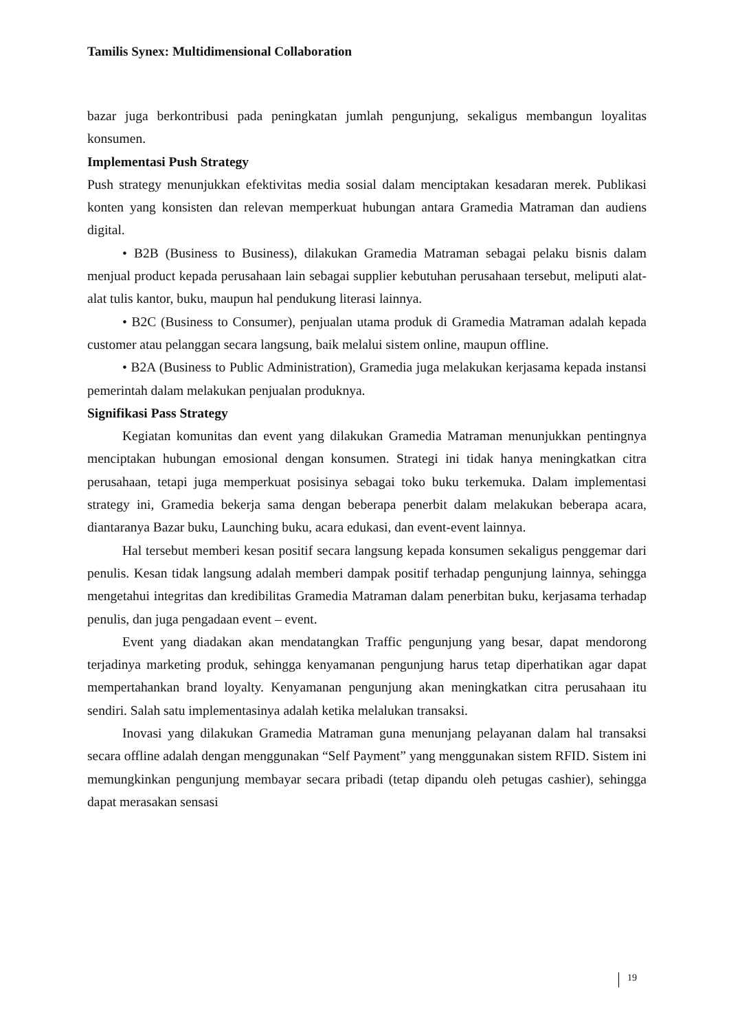Tamilis Synex: Multidimensional Collaboration
bazar juga berkontribusi pada peningkatan jumlah pengunjung, sekaligus membangun loyalitas konsumen.
Implementasi Push Strategy
Push strategy menunjukkan efektivitas media sosial dalam menciptakan kesadaran merek. Publikasi konten yang konsisten dan relevan memperkuat hubungan antara Gramedia Matraman dan audiens digital.
• B2B (Business to Business), dilakukan Gramedia Matraman sebagai pelaku bisnis dalam menjual product kepada perusahaan lain sebagai supplier kebutuhan perusahaan tersebut, meliputi alat-alat tulis kantor, buku, maupun hal pendukung literasi lainnya.
• B2C (Business to Consumer), penjualan utama produk di Gramedia Matraman adalah kepada customer atau pelanggan secara langsung, baik melalui sistem online, maupun offline.
• B2A (Business to Public Administration), Gramedia juga melakukan kerjasama kepada instansi pemerintah dalam melakukan penjualan produknya.
Signifikasi Pass Strategy
Kegiatan komunitas dan event yang dilakukan Gramedia Matraman menunjukkan pentingnya menciptakan hubungan emosional dengan konsumen. Strategi ini tidak hanya meningkatkan citra perusahaan, tetapi juga memperkuat posisinya sebagai toko buku terkemuka. Dalam implementasi strategy ini, Gramedia bekerja sama dengan beberapa penerbit dalam melakukan beberapa acara, diantaranya Bazar buku, Launching buku, acara edukasi, dan event-event lainnya.
Hal tersebut memberi kesan positif secara langsung kepada konsumen sekaligus penggemar dari penulis. Kesan tidak langsung adalah memberi dampak positif terhadap pengunjung lainnya, sehingga mengetahui integritas dan kredibilitas Gramedia Matraman dalam penerbitan buku, kerjasama terhadap penulis, dan juga pengadaan event – event.
Event yang diadakan akan mendatangkan Traffic pengunjung yang besar, dapat mendorong terjadinya marketing produk, sehingga kenyamanan pengunjung harus tetap diperhatikan agar dapat mempertahankan brand loyalty. Kenyamanan pengunjung akan meningkatkan citra perusahaan itu sendiri. Salah satu implementasinya adalah ketika melalukan transaksi.
Inovasi yang dilakukan Gramedia Matraman guna menunjang pelayanan dalam hal transaksi secara offline adalah dengan menggunakan “Self Payment” yang menggunakan sistem RFID. Sistem ini memungkinkan pengunjung membayar secara pribadi (tetap dipandu oleh petugas cashier), sehingga dapat merasakan sensasi
19